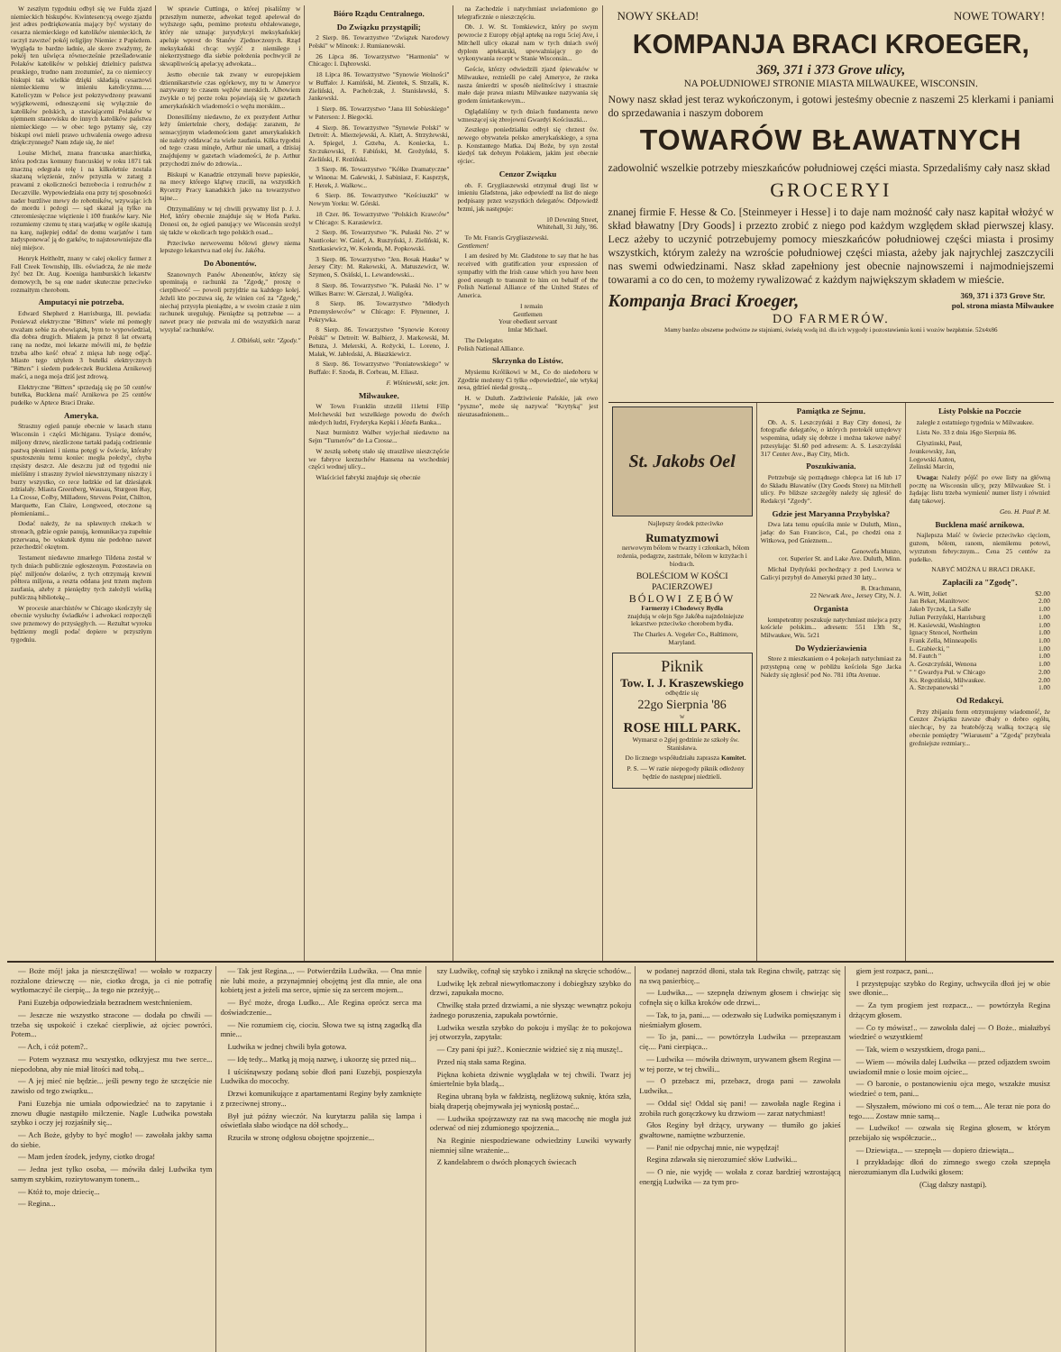W zeszłym tygodniu odbył się we Fulda zjazd niemieckich biskupów. Kwintesencyą owego zjazdu jest adres podziękowania mający być wystany do cesarza niemieckiego od katolików niemieckich, że raczył zawrzeć pokój religijny Niemiec z Papieżem. Wygląda to bardzo ładnie, ale skoro zważymy, że pokój ten uświęca równocześnie prześladowanie Polaków katolików w polskiej dzielnicy państwa pruskiego, trudno nam zrozumieć, za co niemieccy biskupi tak wielkie dzięki składają cesarzowi niemieckiemu w imieniu katolicyzmu...... Katolicyzm w Polsce jest pokrzywdzony prawami wyjątkowemi, odnoszącemi się wyłącznie do katolików polskich, a stawiającemi Polaków w ujemnem stanowisku do innych katolików państwa niemieckiego — w obec tego pytamy się, czy biskupi owi mieli prawo uchwalenia owego adresu dziękczynnego? Nam zdaje się, że nie!
Louise Michel, znana francuska anarchistka, która podczas komuny francuskiej w roku 1871 tak znaczną odegrała rolę i na kilkoletnie zostala skazaną więzienie, znów przyszła w zatarg z prawami z okoliczności bezrobocia i rozruchów z Decazville. Wypowiedziała ona przy tej sposobności nader burzliwe mowy do robotników, wzywając ich do mordu i pożogi — sąd skazał ją tylko na czteromiesięczne więzienie i 100 franków kary. Nie rozumiemy czemu tę starą warjatkę w ogóle skazują na karę, najlepiej oddać do domu warjatów i tam zadysponować ją do garków, to najstosowniejsze dla niej miejsce.
Henryk Heitholtt, znany w całej okolicy farmer z Fall Creek Township, Ills. oświadcza, że nie może żyć bez Dr. Aug. Koeniga hamburskich lekarstw domowych, bo są one nader skuteczne przeciwko rozmaitym chorobom.
Amputacyi nie potrzeba.
Edward Shepherd z Harrisburga, Ill. powiada: Ponieważ elektryczne "Bitters" wiele mi pomogły uważam sobie za obowiązek, bym to wypowiedział, dla dobra drugich. Miałem ja przez 8 lat otwartą ranę na nodze, moi lekarze mówili mi, że będzie trzeba albo kość obrać z mięsa lub nogę odjąć. Miasto tego użyłem 3 butelki elektrycznych "Bitters" i siedem pudełeczek Bucklena Arnikowej maści, a noga moja dziś jest zdrową.
Elektryczne "Bitters" sprzedają się po 50 centów butelka, Bucklena maść Arnikowa po 25 centów pudełko w Aptece Braci Drake.
Ameryka.
Straszny ogień panuje obecnie w lasach stanu Wisconsin i części Michiganu. Tysiące domów, miljony drzew, niezliczone tartaki padają codziennie pastwą płomieni i niema potęgi w świecie, któraby spustoszeniu temu koniec mogła położyć, chyba rzęsisty deszcz. Ale deszczu już od tygodni nie mieliśmy i straszny żywioł niewstrzymany niszczy i burzy wszystko, co rece ludzkie od lat dziesiątek zdziałały. Miasta Greenberg, Wausau, Sturgeon Bay, La Crosse, Colby, Milladore, Stevens Point, Chilton, Marquette, Ean Claire, Longwood, otoczone są płomieniami...
Dodać należy, że na spławnych rzekach w stronach, gdzie ognie panują, komunikacya zupełnie przerwana, bo wskutek dymu nie podobno nawet przechodzić okrętom.
Testament niedawno zmarłego Tildena został w tych dniach publicznie ogłoszonym. Pozostawia on pięć miljonów dolarów, z tych otrzymają krewni półtora miljona, a reszta oddana jest trzem mężom zaufania, ażeby z pieniędzy tych założyli wielką publiczną bibliotekę...
W procesie anarchistów w Chicago skończyły się obecnie wysłuchy świadków i adwokaci rozpoczęli swe przemowy do przysięgłych. — Rezultat wyroku będziemy mogli podać dopiero w przyszłym tygodniu.
W sprawie Cuttinga, o której pisaliśmy w przeszłym numerze, adwokat tegoż apelował do wyższego sądu, pomimo protestu obżałowanego, który nie uznając jurysdykcyi meksykańskiej apeluje wprost do Stanów Zjednoczonych. Rząd meksykański chcąc wyjść z niemiłego i niekorzystnego dla siebie położenia pochwycił ze skwapliwością apelacyę adwokata...
Jestto obecnie tak zwany w europejskiem dziennikarstwie czas ogórkowy, my tu w Ameryce nazywamy to czasem wężów morskich. Albowiem zwykle o tej porze roku pojawiają się w gazetach amerykańskich wiadomości o wężu morskim...
Donosiliśmy niedawno, że ex prezydent Arthur leży śmiertelnie chory, dodając zarazem, że sensacyjnym wiadomościom gazet amerykańskich nie należy oddawać za wiele zaufania. Kilka tygodni od tego czasu minęło, Arthur nie umarł, a dzisiaj znajdujemy w gazetach wiadomości, że p. Arthur przychodzi znów do zdrowia...
Biskupi w Kanadzie otrzymali breve papieskie, na mocy którego klątwę rzucili, na wszystkich Rycerzy Pracy kanadskich jako na towarzystwo tajne...
Otrzymaliśmy w tej chwili prywatny list p. J. J. Hof, który obecnie znajduje się w Hofa Parku. Donosi on, że ogień panujący we Wisconsin srożył się także w okolicach tego polskich osad...
Przeciwko nerwowemu bólowi głowy niema lepszego lekarstwa nad olej św. Jakóba.
Do Abonentów.
Szanownych Panów Abonentów, którzy się upominają o rachunki za "Zgodę," proszę o cierpliwość — powoli przyjdzie na każdego kolej. Jeżeli kto poczuwa się, że winien coś za "Zgodę," niechaj przysyła pieniądze, a w swoim czasie z nim rachunek ureguluję. Pieniądze są potrzebne — a nawet pracy nie pozwala mi do wszystkich naraz wysyłać rachunków.
J. Olbiński, sekr. "Zgody."
Bióro Rządu Centralnego.
Do Związku przystąpili;
2 Sierp. 86. Towarzystwo "Związek Narodowy Polski" w Minonk: J. Rumianowski.
26 Lipca 86. Towarzystwo "Harmonia" w Chicago: I. Dąbrowski.
18 Lipca 86. Towarzystwo "Synowie Wolności" w Buffalo: J. Kamiński, M. Zientek, S. Strzalk, K. Zieliński, A. Pacholczak, J. Stanisławski, S. Jankowski.
1 Sierp. 86. Towarzystwo "Jana III Sobieskiego" w Paterson: J. Biegocki.
4 Sierp. 86. Towarzystwo "Synowie Polski" w Detroit: A. Mierzejewski, A. Klatt, A. Strzyżewski, A. Spiegel, J. Grzeba, A. Koniecka, L. Szczukowski, F. Fabiński, M. Grożyński, S. Zieliński, F. Roziński.
3 Sierp. 86. Towarzystwo "Kółko Dramatyczne" w Winona: M. Galewski, J. Sabiniasz, F. Kasprzyk, F. Herek, J. Walkow...
6 Sierp. 86. Towarzystwo "Kościuszki" w Nowym Yorku: W. Górski.
18 Czer. 86. Towarzystwo "Polskich Krawców" w Chicago: S. Karasiewicz.
2 Sierp. 86. Towarzystwo "K. Pułaski No. 2" w Nanticoke: W. Gnief, A. Ruszyński, J. Zieliński, K. Szotkasiewicz, W. Kolenda, M. Popkowski.
3 Sierp. 86. Towarzystwo "Jen. Bosak Hauke" w Jersey City: M. Rakowski, A. Matuszewicz, W. Szymon, S. Osiński, L. Lewandowski...
8 Sierp. 86. Towarzystwo "K. Pułaski No. 1" w Wilkes Barre: W. Gierszał, J. Waligóra.
8 Sierp. 86. Towarzystwo "Młodych Przemysłowców" w Chicago: F. Płynenner, J. Pokrywka.
8 Sierp. 86. Towarzystwo "Synowie Korony Polski" w Detroit: W. Balbierz, J. Markowski, M. Betuza, J. Melerski, A. Rożycki, L. Loreno, J. Małak, W. Jabłoński, A. Błaszkiewicz.
8 Sierp. 86. Towarzystwo "Poniatowskiego" w Buffalo: F. Szoda, B. Corbrau, M. Eliasz.
F. Wiśniewski, sekr. jen.
Milwaukee.
W Town Franklin strzelił 11letni Filip Molchewski bez wszelkiego powodu do dwóch młodych ludzi, Fryderyka Kepki i Józefa Banka...
Nasz burmistrz Walber wyjechał niedawno na Sejm "Turnerów" do La Crosse...
W zeszłą sobotę stało się straszliwe nieszczęście we fabryce korzuchów Hansena na wschodniej części wodnej ulicy...
Właściciel fabryki znajduje się obecnie
na Zachodzie i natychmiast uwiadomiono go telegraficznie o nieszczęściu.
Ob. J. W. St. Tomkiewicz, który po swym powrocie z Europy objął aptekę na rogu 5ciej Ave, i Mitchell ulicy okazał nam w tych dniach swój dyplom aptekarski, upoważniający go do wykonywania recept w Stanie Wisconsin...
Goście, którzy odwiedzili zjazd śpiewaków w Milwaukee, roznieśli po całej Ameryce, że rzeka nasza śmierdzi w sposób nielitościwy i strasznie mało daje prawa miastu Milwaukee nazywania się grodem śmietankowym...
Oglądaliśmy w tych dniach fundamenta nowo wznoszącej się zbrojowni Gwardyi Kościuszki...
Zeszłego poniedziałku odbył się chrzest św. nowego obywatela polsko amerykańskiego, a syna p. Konstantego Matka. Daj Boże, by syn został kiedyś tak dobrym Polakiem, jakim jest obecnie ojciec.
Cenzor Związku
ob. F. Grygliaszewski otrzymał drugi list w imieniu Gladstona, jako odpowiedź na list do niego podpisany przez wszystkich delegatów. Odpowiedź brzmi, jak następuje:
10 Downing Street,
Whitehall, 31 July, '86.
To Mr. Francis Grygliaszewski.
Gentlemen!
I am desired by Mr. Gladstone to say that he has received with gratification your expression of sympathy with the Irish cause which you have been good enough to transmit to him on behalf of the Polish National Alliance of the United States of America.
I remain
Gentlemen
Your obedient servant
Imlar Michael.
The Delegates
Polish National Alliance.
Skrzynka do Listów.
Mysiemu Królikowi w M., Co do niedoboru w Zgodzie możemy Ci tylko odpowiedzieć, nie wtykaj nosa, gdzieś niedał groszą...
H. w Duluth. Zadziwienie Pańskie, jak owo "pyszno", może się nazywać "Krytyką" jest nieuzasadnionem...
NOWY SKŁAD! NOWE TOWARY!
KOMPANJA BRACI KROEGER,
369, 371 i 373 Grove ulicy,
NA POŁUDNIOWEJ STRONIE MIASTA MILWAUKEE, WISCONSIN.
Nowy nasz skład jest teraz wykończonym, i gotowi jesteśmy obecnie z naszemi 25 klerkami i paniami do sprzedawania i naszym doborem
TOWARÓW BŁAWATNYCH
zadowolnić wszelkie potrzeby mieszkańców południowej części miasta. Sprzedaliśmy cały nasz skład
GROCERYI
znanej firmie F. Hesse & Co. [Steinmeyer i Hesse] i to daje nam możność cały nasz kapitał włożyć w skład bławatny [Dry Goods] i przezto zrobić z niego pod każdym względem skład pierwszej klasy. Lecz ażeby to uczynić potrzebujemy pomocy mieszkańców południowej części miasta i prosimy wszystkich, którym zależy na wzroście południowej części miasta, ażeby jak najrychlej zaszczycili nas swemi odwiedzinami. Nasz skład zapełniony jest obecnie najnowszemi i najmodniejszemi towarami a co do cen, to możemy rywalizować z każdym największym składem w mieście.
Kompanja Braci Kroeger, 369, 371 i 373 Grove Str.
pol. strona miasta Milwaukee
DO FARMERÓW.
Mamy bardzo obszerne podwórze ze stajniami, świeżą wodą itd. dla ich wygody i pozostawienia koni i wozów bezpłatnie. 52x4x86
St. Jakobs Oel
Najlepszy środek przeciwko
Rumatyzmowi
nerwowym bólom w twarzy i członkach, bólom rożenia, podagrze, zastrzale, bólom w krzyżach i biodrach.
BOLEŚCIOM W KOŚCI PACIERZOWEJ
BÓLOWI ZĘBÓW
Farmerzy i Chodowcy Bydła
znajdują w olejn Sgo Jakóba najzdolniejsze lekarstwo przeciwko chorobom bydła.
The Charles A. Vogeler Co., Baltimore, Maryland.
Piknik
Tow. I. J. Kraszewskiego
odbędzie się
22go Sierpnia '86
w
ROSE HILL PARK.
Wymarsz o 2giej godzinie ze szkoły św. Stanisława.
Do licznego współudziału zaprasza Komitet.
P. S. — W razie niepogody piknik odłożony będzie do następnej niedzieli.
Pamiątka ze Sejmu.
Ob. A. S. Leszczyński z Bay City donosi, że fotografie delegatów, o których protokół urzędowy wspomina, udały się dobrze i można takowe nabyć przesyłając $1.60 pod adresem: A. S. Leszczyński 317 Center Ave., Bay City, Mich.
Poszukiwania.
Potrzebuje się porządnego chłopca lat 16 lub 17 do Składu Bławatów (Dry Goods Store) na Mitchell ulicy. Po bliższe szczegóły należy się zgłosić do Redakcyi "Zgody".
Gdzie jest Maryanna Przybylska?
Dwa lata temu opuściła mnie w Duluth, Minn., jadąc do San Francisco, Cal., po chodzi ona z Witkowa, pod Gnieznem...
Genowefa Munzo,
cor. Superior St. and Lake Ave. Duluth, Minn.
Michał Dydyński pochodzący z pod Lwowa w Galicyi przybył do Ameryki przed 30 laty...
B. Drachmann,
22 Newark Ave., Jersey City, N. J.
Organista
kompetentny poszukuje natychmiast miejsca przy kościele polskim... adresem: 551 13th St., Milwaukee, Wis. 5r21
Do Wydzierżawienia
Store z mieszkaniem o 4 pokojach natychmiast za przystępną cenę w pobliżu kościoła Sgo Jacka Należy się zgłosić pod No. 781 10ta Avenue.
Listy Polskie na Poczcie
zaległe z ostatniego tygodnia w Milwaukee.
Lista No. 33 z dnia 16go Sierpnia 86.
Glyszinski, Paul,
Jounkowsky, Jan,
Logowski Anton,
Zelinski Marcin,
Uwaga: Należy pójść po owe listy na główną pocztę na Wisconsin ulicy, przy Milwaukee St. i żądając listu trzeba wymienić numer listy i również datę takowej.
Geo. H. Paul P. M.
Bucklena maść arnikowa.
Najlepsza Maść w świecie przeciwko cięciom, guzom, bólom, ranom, niemiłemu potowi, wyrzutom febrycznym... Cena 25 centów za pudełko.
NABYĆ MOŻNA U BRACI DRAKE.
Zapłacili za "Zgodę".
| A. Witt, Joliet | $2.00 |
| Jan Beker, Manitowoc | 2.00 |
| Jakob Tyczek, La Salle | 1.00 |
| Julian Perzyński, Harrisburg | 1.00 |
| H. Kasiewski, Washington | 1.00 |
| Ignacy Stencel, Northeim | 1.00 |
| Frank Zella, Minneapolis | 1.00 |
| L. Grabiecki, " | 1.00 |
| M. Fautch " | 1.00 |
| A. Goszczyński, Wenona | 1.00 |
| " " Gwardya Puł. w Chicago | 2.00 |
| Ks. Rogoziński, Milwaukee. | 2.00 |
| A. Szczepanowski " | 1.00 |
Od Redakcyi.
Przy zbijaniu form otrzymujemy wiadomość, że Cenzor Związku zawsze dbały o dobro ogółu, niechcąc, by za bratobójczą walką toczącą się obecnie pomiędzy "Wiarusem" a "Zgodą" przybrała groźniejsze rozmiary...
— Boże mój! jaka ja nieszczęśliwa! — wołało w rozpaczy rozżalone dziewczę — nie, ciotko droga, ja ci nie potrafię wytłomaczyć ile cierpię... Ja tego nie przeżyję...
Pani Euzebja odpowiedziała bezradnem westchnieniem.
— Jeszcze nie wszystko stracone — dodała po chwili — trzeba się uspokoić i czekać cierpliwie, aż ojciec powróci. Potem...
— Ach, i cóż potem?..
— Potem wyznasz mu wszystko, odkryjesz mu twe serce... niepodobna, aby nie miał litości nad tobą...
— A jej mieć nie będzie... jeśli pewny tego że szczęście nie zawisło od tego związku...
Pani Euzebja nie umiała odpowiedzieć na to zapytanie i znowu długie nastąpiło milczenie. Nagle Ludwika powstała szybko i oczy jej rozjaśniły się...
— Ach Boże, gdyby to być mogło! — zawołała jakby sama do siebie.
— Mam jeden środek, jedyny, ciotko droga!
— Jedna jest tylko osoba, — mówiła dalej Ludwika tym samym szybkim, rozirytowanym tonem...
— Któż to, moje dziecię...
— Regina...
— Tak jest Regina.... — Potwierdziła Ludwika. — Ona mnie nie lubi może, a przynajmniej obojętną jest dla mnie, ale ona kobietą jest a jeżeli ma serce, ujmie się za sercem mojem...
— Być może, droga Ludko... Ale Regina oprócz serca ma doświadczenie...
— Nie rozumiem cię, ciociu. Słowa twe są istną zagadką dla mnie...
Ludwika w jednej chwili była gotowa.
— Idę tedy... Matką ją moją nazwę, i ukoorzę się przed nią...
I uściśnąwszy podaną sobie dłoń pani Euzebji, pospieszyła Ludwika do mocochy.
Drzwi komunikujące z apartamentami Reginy były zamknięte z przeciwnej strony...
Był już późny wieczór. Na kurytarzu paliła się lampa i oświetlała słabo wiodące na dół schody...
Rzuciła w stronę odgłosu obojętne spojrzenie...
szy Ludwikę, cofnął się szybko i zniknął na skręcie schodów...
Ludwikę lęk zebrał niewytłomaczony i dobiegłszy szybko do drzwi, zapukała mocno.
Chwilkę stała przed drzwiami, a nie słysząc wewnątrz pokoju żadnego poruszenia, zapukała powtórnie.
Ludwika weszła szybko do pokoju i myśląc że to pokojowa jej otworzyła, zapytała:
— Czy pani śpi już?.. Koniecznie widzieć się z nią muszę!..
Przed nią stała sama Regina.
Piękna kobieta dziwnie wyglądała w tej chwili. Twarz jej śmiertelnie była bladą...
Regina ubraną była w fałdzistą, negliżową suknię, która szła, białą draperją obejmywała jej wyniosłą postać...
— Ludwika spojrzawszy raz na swą macochę nie mogła już oderwać od niej zdumionego spojrzenia...
Na Reginie niespodziewane odwiedziny Luwiki wywarły niemniej silne wrażenie...
Z kandelabrem o dwóch płonących świecach
w podanej naprzód dłoni, stała tak Regina chwilę, patrząc się na swą pasierbicę...
— Ludwika.... — szepnęła dziwnym głosem i chwiejąc się cofnęła się o kilka kroków ode drzwi...
— Tak, to ja, pani.... — odezwało się Ludwika pomięszanym i nieśmiałym głosem.
— To ja, pani.... — powtórzyła Ludwika — przepraszam cię.... Pani cierpiąca...
— Ludwika — mówiła dziwnym, urywanem głsem Regina — w tej porze, w tej chwili...
— O przebacz mi, przebacz, droga pani — zawołała Ludwika...
— Oddal się! Oddal się pani! — zawołała nagle Regina i zrobiła ruch gorączkowy ku drzwiom — zaraz natychmiast!
Głos Reginy był drżący, urywany — tłumiło go jakieś gwałtowne, namiętne wzburzenie.
— Pani! nie odpychaj mnie, nie wypędzaj!
Regina zdawała się nierozumieć słów Ludwiki...
— O nie, nie wyjdę — wołała z coraz bardziej wzrostającą energją Ludwika — za tym pro-
giem jest rozpacz, pani...
I przystępując szybko do Reginy, uchwyciła dłoń jej w obie swe dłonie...
— Za tym progiem jest rozpacz... — powtórzyła Regina drżącym głosem.
— Co ty mówisz!.. — zawołała dalej — O Boże.. miałażbyś wiedzieć o wszystkiem!
— Tak, wiem o wszystkiem, droga pani...
— Wiem — mówiła dalej Ludwika — przed odjazdem swoim uwiadomił mnie o losie moim ojciec...
— O baronie, o postanowieniu ojca mego, wszakże musisz wiedzieć o tem, pani...
— Słyszałem, mówiono mi coś o tem.... Ale teraz nie pora do tego...... Zostaw mnie samą...
— Ludwiko! — ozwała się Regina głosem, w którym przebijało się współczucie...
— Dziewiąta... — szepnęła — dopiero dziewiąta...
I przykładając dłoń do zimnego swego czoła szepnęła nierozumianym dla Ludwiki głosem:
(Ciąg dalszy nastąpi).